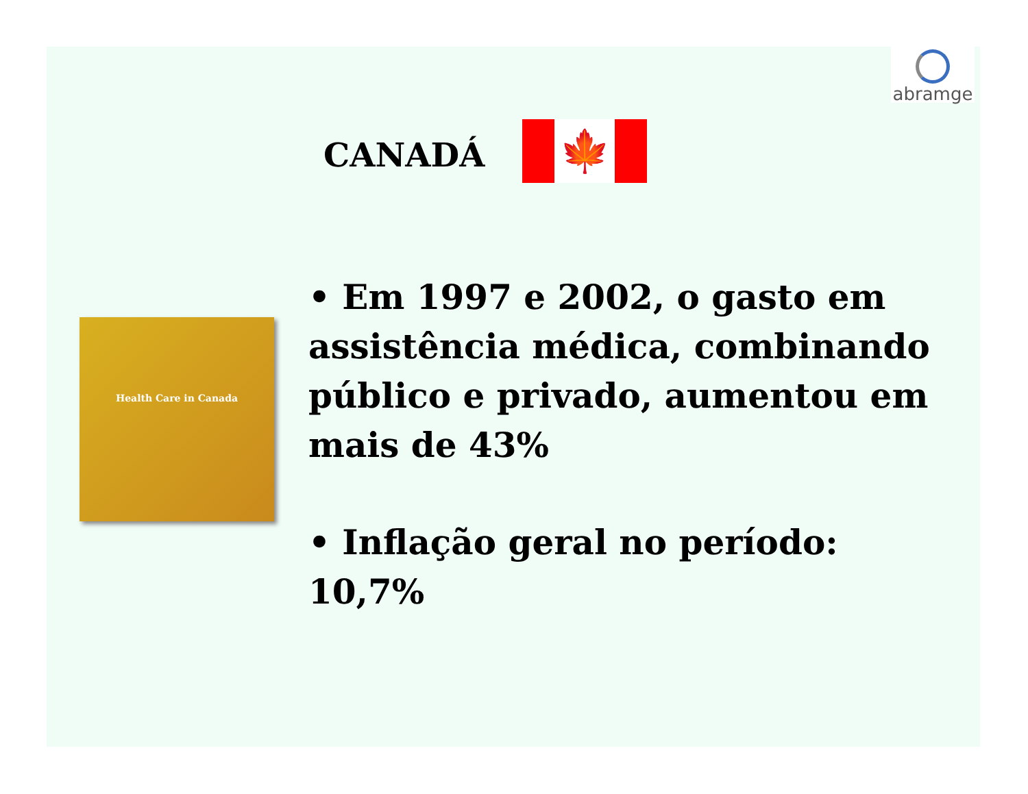abramge
CANADÁ
🍁
Health Care in Canada
• Em 1997 e 2002, o gasto em assistência médica, combinando público e privado, aumentou em mais de 43%
• Inflação geral no período: 10,7%